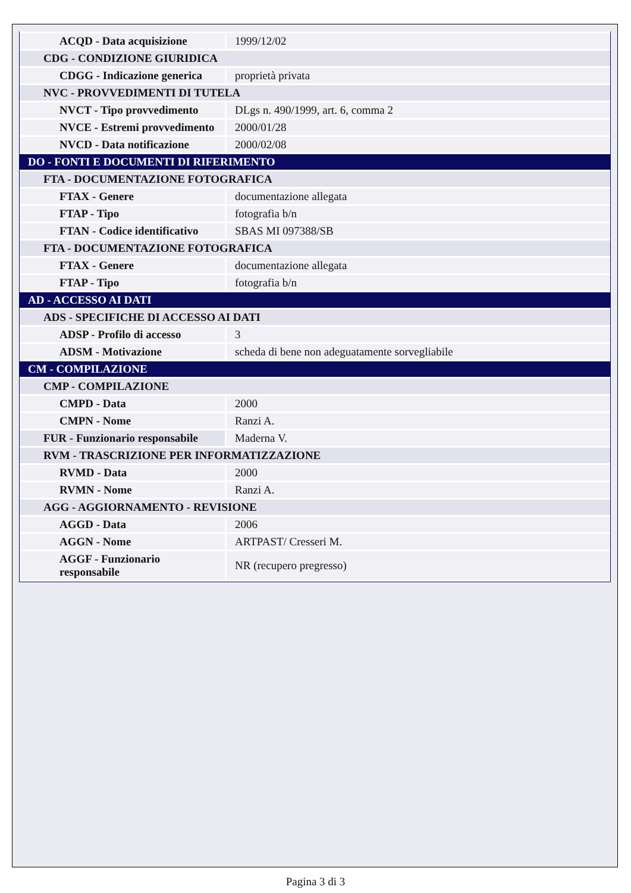| ACQD - Data acquisizione | 1999/12/02 |
| CDG - CONDIZIONE GIURIDICA | |
| CDGG - Indicazione generica | proprietà privata |
| NVC - PROVVEDIMENTI DI TUTELA | |
| NVCT - Tipo provvedimento | DLgs n. 490/1999, art. 6, comma 2 |
| NVCE - Estremi provvedimento | 2000/01/28 |
| NVCD - Data notificazione | 2000/02/08 |
| DO - FONTI E DOCUMENTI DI RIFERIMENTO | |
| FTA - DOCUMENTAZIONE FOTOGRAFICA | |
| FTAX - Genere | documentazione allegata |
| FTAP - Tipo | fotografia b/n |
| FTAN - Codice identificativo | SBAS MI 097388/SB |
| FTA - DOCUMENTAZIONE FOTOGRAFICA | |
| FTAX - Genere | documentazione allegata |
| FTAP - Tipo | fotografia b/n |
| AD - ACCESSO AI DATI | |
| ADS - SPECIFICHE DI ACCESSO AI DATI | |
| ADSP - Profilo di accesso | 3 |
| ADSM - Motivazione | scheda di bene non adeguatamente sorvegliabile |
| CM - COMPILAZIONE | |
| CMP - COMPILAZIONE | |
| CMPD - Data | 2000 |
| CMPN - Nome | Ranzi A. |
| FUR - Funzionario responsabile | Maderna V. |
| RVM - TRASCRIZIONE PER INFORMATIZZAZIONE | |
| RVMD - Data | 2000 |
| RVMN - Nome | Ranzi A. |
| AGG - AGGIORNAMENTO - REVISIONE | |
| AGGD - Data | 2006 |
| AGGN - Nome | ARTPAST/ Cresseri M. |
| AGGF - Funzionario responsabile | NR (recupero pregresso) |
Pagina 3 di 3